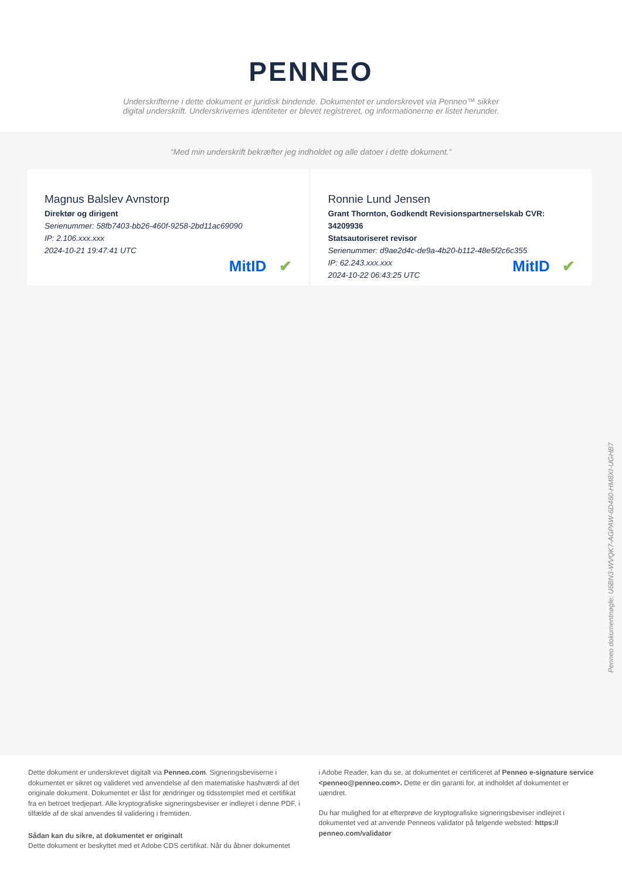PENNEO
Underskrifterne i dette dokument er juridisk bindende. Dokumentet er underskrevet via Penneo™ sikker digital underskrift. Underskrivernes identiteter er blevet registreret, og informationerne er listet herunder.
“Med min underskrift bekræfter jeg indholdet og alle datoer i dette dokument.”
Magnus Balslev Avnstorp
Direktør og dirigent
Serienummer: 58fb7403-bb26-460f-9258-2bd11ac69090
IP: 2.106.xxx.xxx
2024-10-21 19:47:41 UTC
MitID ✔
Ronnie Lund Jensen
Grant Thornton, Godkendt Revisionspartnerselskab CVR: 34209936
Statsautoriseret revisor
Serienummer: d9ae2d4c-de9a-4b20-b112-48e5f2c6c355
IP: 62.243.xxx.xxx
2024-10-22 06:43:25 UTC
MitID ✔
Penneo dokumentnøgle: U6BN3-WVQK7-AGPAW-6D460-HM8XI-UGHB7
Dette dokument er underskrevet digitalt via Penneo.com. Signeringsbeviserne i dokumentet er sikret og valideret ved anvendelse af den matematiske hashværdi af det originale dokument. Dokumentet er låst for ændringer og tidsstemplet med et certifikat fra en betroet tredjepart. Alle kryptografiske signeringsbeviser er indlejret i denne PDF, i tilfælde af de skal anvendes til validering i fremtiden.
Sådan kan du sikre, at dokumentet er originalt
Dette dokument er beskyttet med et Adobe CDS certifikat. Når du åbner dokumentet
i Adobe Reader, kan du se, at dokumentet er certificeret af Penneo e-signature service <penneo@penneo.com>. Dette er din garanti for, at indholdet af dokumentet er uændret.
Du har mulighed for at efterprøve de kryptografiske signeringsbeviser indlejret i dokumentet ved at anvende Penneos validator på følgende websted: https:// penneo.com/validator